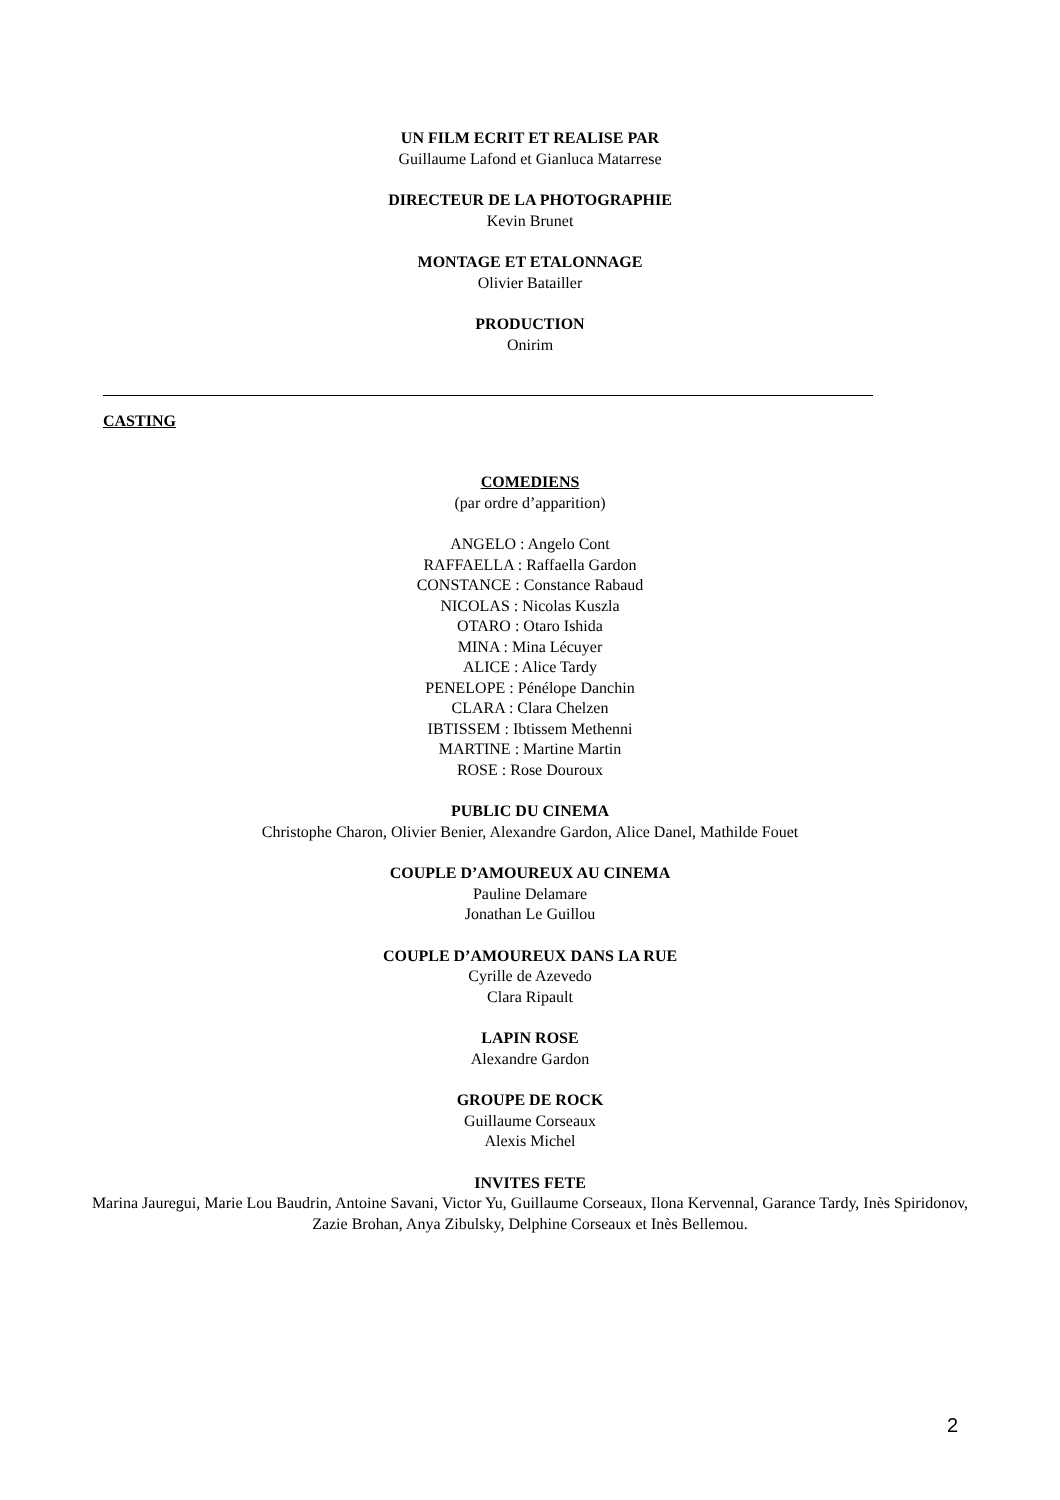UN FILM ECRIT ET REALISE PAR
Guillaume Lafond et Gianluca Matarrese
DIRECTEUR DE LA PHOTOGRAPHIE
Kevin Brunet
MONTAGE ET ETALONNAGE
Olivier Batailler
PRODUCTION
Onirim
CASTING
COMEDIENS
(par ordre d’apparition)
ANGELO : Angelo Cont
RAFFAELLA : Raffaella Gardon
CONSTANCE : Constance Rabaud
NICOLAS : Nicolas Kuszla
OTARO : Otaro Ishida
MINA : Mina Lécuyer
ALICE : Alice Tardy
PENELOPE : Pénélope Danchin
CLARA : Clara Chelzen
IBTISSEM : Ibtissem Methenni
MARTINE : Martine Martin
ROSE : Rose Douroux
PUBLIC DU CINEMA
Christophe Charon, Olivier Benier, Alexandre Gardon, Alice Danel, Mathilde Fouet
COUPLE D’AMOUREUX AU CINEMA
Pauline Delamare
Jonathan Le Guillou
COUPLE D’AMOUREUX DANS LA RUE
Cyrille de Azevedo
Clara Ripault
LAPIN ROSE
Alexandre Gardon
GROUPE DE ROCK
Guillaume Corseaux
Alexis Michel
INVITES FETE
Marina Jauregui, Marie Lou Baudrin, Antoine Savani, Victor Yu, Guillaume Corseaux, Ilona Kervennal, Garance Tardy, Inès Spiridonov, Zazie Brohan, Anya Zibulsky, Delphine Corseaux et Inès Bellemou.
2